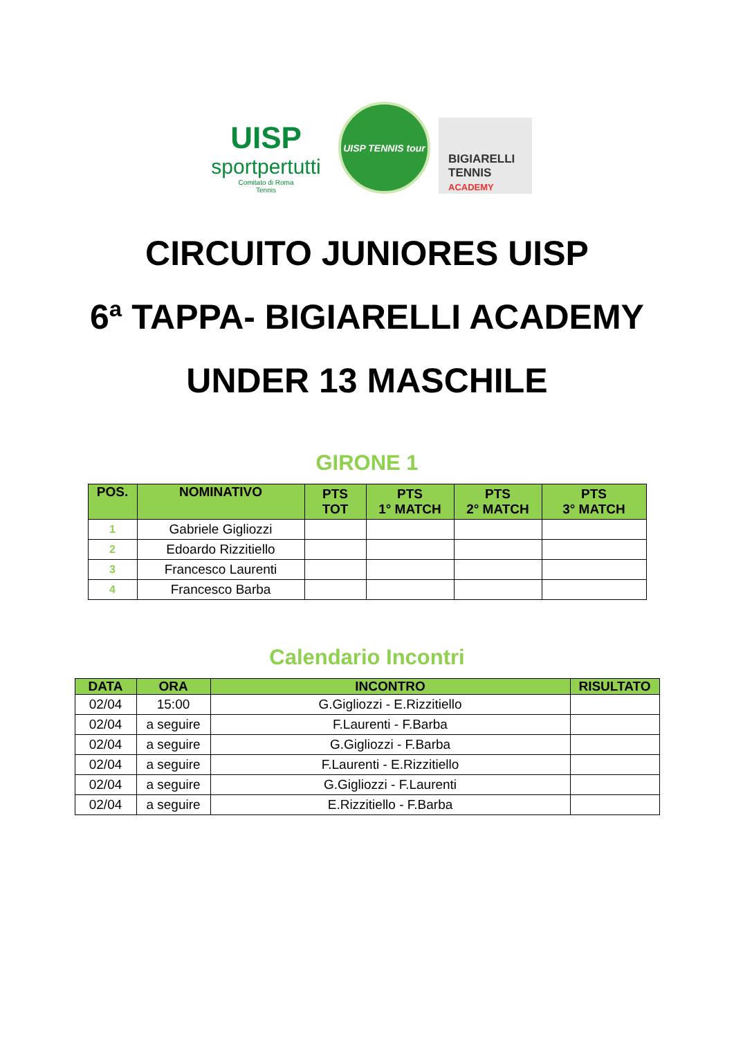UISP
sportpertutti
Comitato di Roma
Tennis
UISP TENNIS tour
BIGIARELLI
TENNIS
ACADEMY
CIRCUITO JUNIORES UISP
6ª TAPPA- BIGIARELLI ACADEMY
UNDER 13 MASCHILE
GIRONE 1
| POS. | NOMINATIVO | PTS TOT | PTS 1° MATCH | PTS 2° MATCH | PTS 3° MATCH |
| --- | --- | --- | --- | --- | --- |
| 1 | Gabriele Gigliozzi | | | | |
| 2 | Edoardo Rizzitiello | | | | |
| 3 | Francesco Laurenti | | | | |
| 4 | Francesco Barba | | | | |
Calendario Incontri
| DATA | ORA | INCONTRO | RISULTATO |
| --- | --- | --- | --- |
| 02/04 | 15:00 | G.Gigliozzi - E.Rizzitiello | |
| 02/04 | a seguire | F.Laurenti - F.Barba | |
| 02/04 | a seguire | G.Gigliozzi - F.Barba | |
| 02/04 | a seguire | F.Laurenti - E.Rizzitiello | |
| 02/04 | a seguire | G.Gigliozzi - F.Laurenti | |
| 02/04 | a seguire | E.Rizzitiello - F.Barba | |